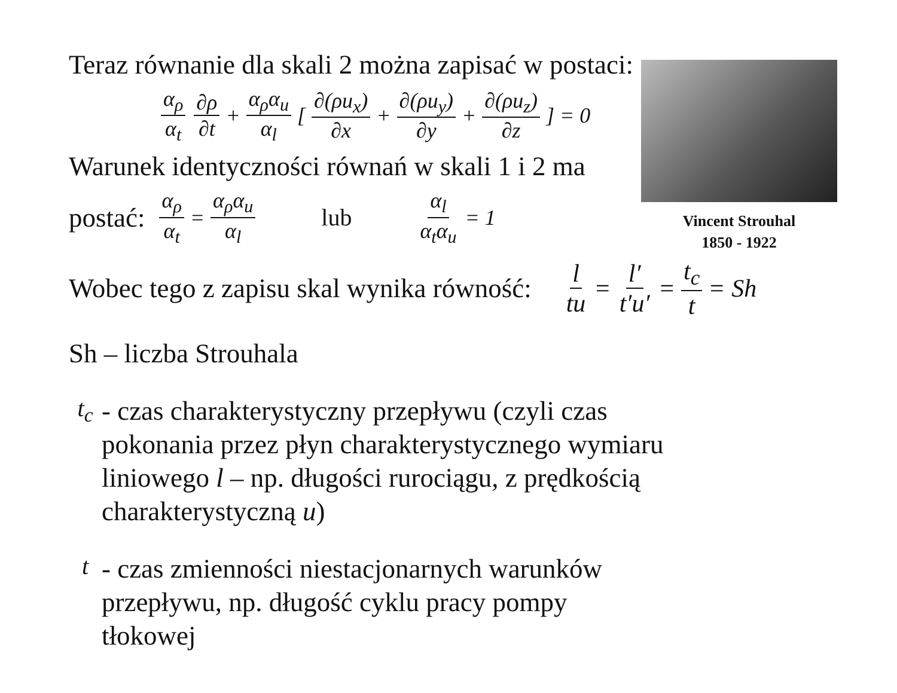Teraz równanie dla skali 2 można zapisać w postaci:
α<sub>ρ</sub> α<sub>t</sub> ∂ρ ∂t + α<sub>ρ</sub>α<sub>u</sub> α<sub>l</sub> [∂(ρu<sub>x</sub>) ∂x + ∂(ρu<sub>y</sub>) ∂y + ∂(ρu<sub>z</sub>) ∂z] = 0
Warunek identyczności równań w skali 1 i 2 ma
postać:
α<sub>ρ</sub> α<sub>t</sub> = α<sub>ρ</sub>α<sub>u</sub> α<sub>l</sub> lub α<sub>l</sub> α<sub>t</sub>α<sub>u</sub> = 1
Wobec tego z zapisu skal wynika równość:
l tu = l′ t′u′ = t<sub>c</sub> t = Sh
Sh – liczba Strouhala
t<sub>c</sub>
- czas charakterystyczny przepływu (czyli czas pokonania przez płyn charakterystycznego wymiaru liniowego l – np. długości rurociągu, z prędkością charakterystyczną u)
t
- czas zmienności niestacjonarnych warunków przepływu, np. długość cyklu pracy pompy tłokowej
Vincent Strouhal
1850 - 1922